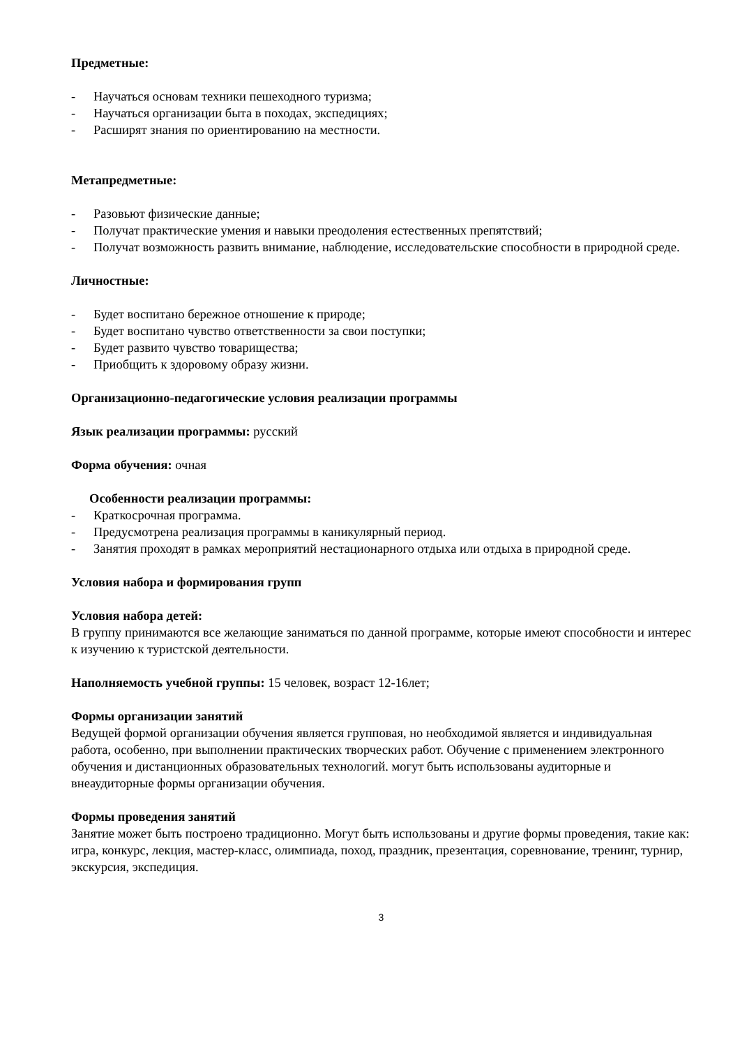Предметные:
- Научаться основам техники пешеходного туризма;
- Научаться организации быта в походах, экспедициях;
- Расширят знания по ориентированию на местности.
Метапредметные:
- Разовьют физические данные;
- Получат практические умения и навыки преодоления естественных препятствий;
- Получат возможность развить внимание, наблюдение, исследовательские способности в природной среде.
Личностные:
- Будет воспитано бережное отношение к природе;
- Будет воспитано чувство ответственности за свои поступки;
- Будет развито чувство товарищества;
- Приобщить к здоровому образу жизни.
Организационно-педагогические условия реализации программы
Язык реализации программы: русский
Форма обучения: очная
Особенности реализации программы:
- Краткосрочная программа.
- Предусмотрена реализация программы в каникулярный период.
- Занятия проходят в рамках мероприятий нестационарного отдыха или отдыха в природной среде.
Условия набора и формирования групп
Условия набора детей:
В группу принимаются все желающие заниматься по данной программе, которые имеют способности и интерес к изучению к туристской деятельности.
Наполняемость учебной группы: 15 человек, возраст 12-16лет;
Формы организации занятий
Ведущей формой организации обучения является групповая, но необходимой является и индивидуальная работа, особенно, при выполнении практических творческих работ. Обучение с применением электронного обучения и дистанционных образовательных технологий. могут быть использованы аудиторные и внеаудиторные формы организации обучения.
Формы проведения занятий
Занятие может быть построено традиционно. Могут быть использованы и другие формы проведения, такие как: игра, конкурс, лекция, мастер-класс, олимпиада, поход, праздник, презентация, соревнование, тренинг, турнир, экскурсия, экспедиция.
3